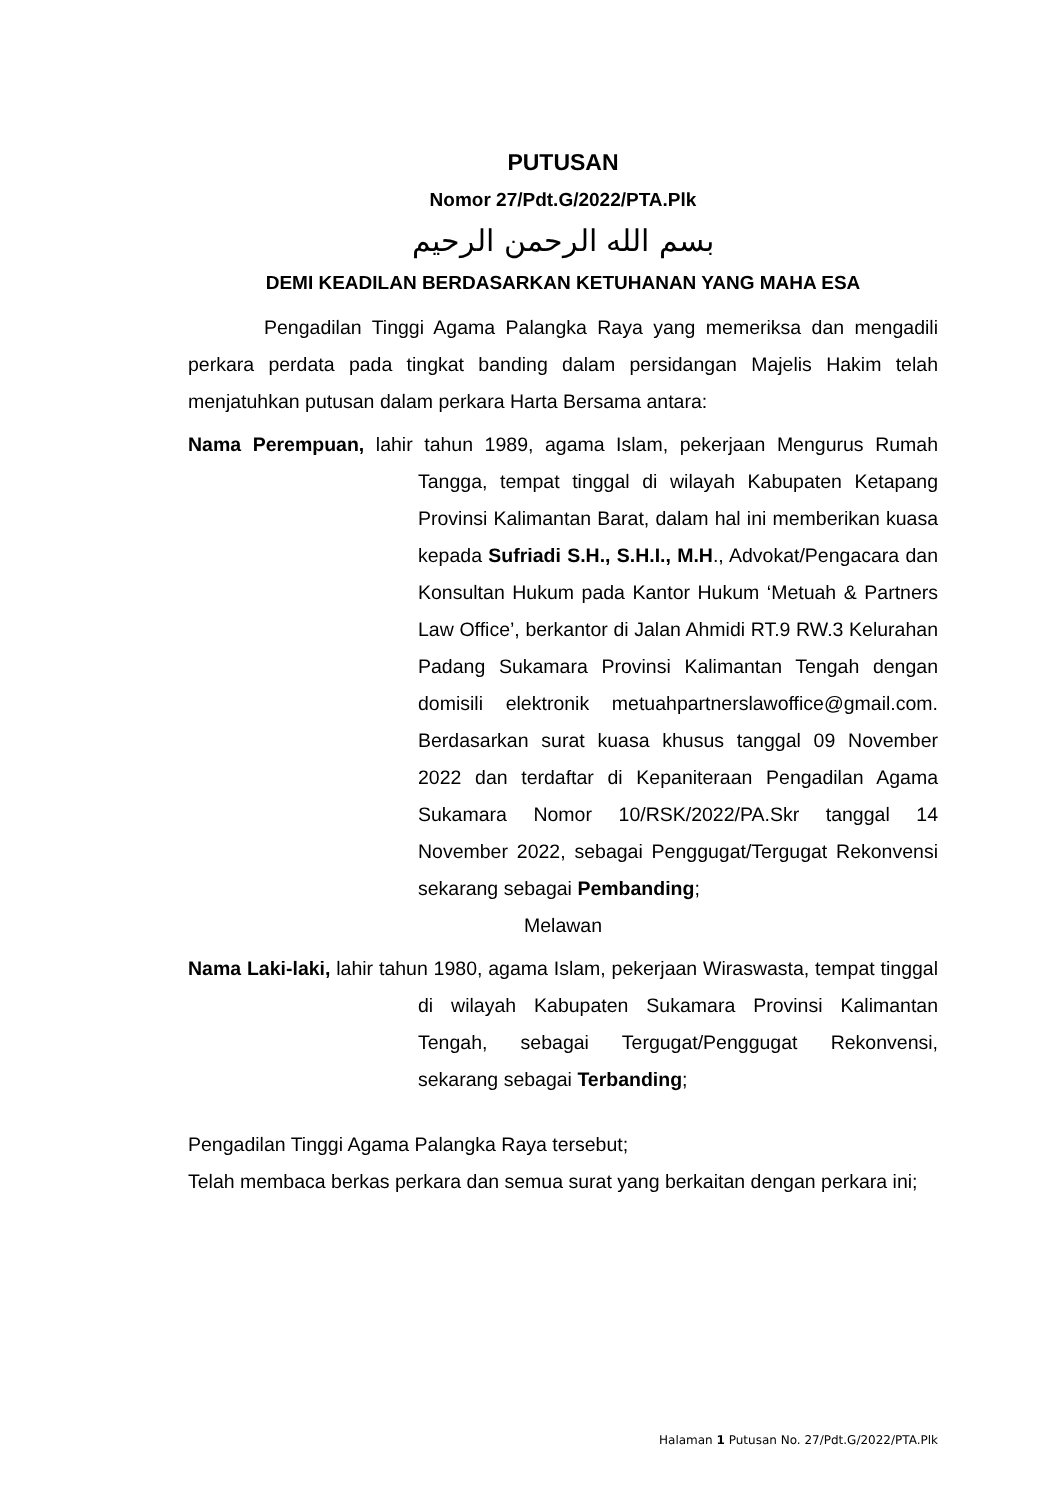PUTUSAN
Nomor 27/Pdt.G/2022/PTA.Plk
بسم الله الرحمن الرحيم
DEMI KEADILAN BERDASARKAN KETUHANAN YANG MAHA ESA
Pengadilan Tinggi Agama Palangka Raya yang memeriksa dan mengadili perkara perdata pada tingkat banding dalam persidangan Majelis Hakim telah menjatuhkan putusan dalam perkara Harta Bersama antara:
Nama Perempuan, lahir tahun 1989, agama Islam, pekerjaan Mengurus Rumah Tangga, tempat tinggal di wilayah Kabupaten Ketapang Provinsi Kalimantan Barat, dalam hal ini memberikan kuasa kepada Sufriadi S.H., S.H.I., M.H., Advokat/Pengacara dan Konsultan Hukum pada Kantor Hukum ‘Metuah & Partners Law Office’, berkantor di Jalan Ahmidi RT.9 RW.3 Kelurahan Padang Sukamara Provinsi Kalimantan Tengah dengan domisili elektronik metuahpartnerslawoffice@gmail.com. Berdasarkan surat kuasa khusus tanggal 09 November 2022 dan terdaftar di Kepaniteraan Pengadilan Agama Sukamara Nomor 10/RSK/2022/PA.Skr tanggal 14 November 2022, sebagai Penggugat/Tergugat Rekonvensi sekarang sebagai Pembanding;
Melawan
Nama Laki-laki, lahir tahun 1980, agama Islam, pekerjaan Wiraswasta, tempat tinggal di wilayah Kabupaten Sukamara Provinsi Kalimantan Tengah, sebagai Tergugat/Penggugat Rekonvensi, sekarang sebagai Terbanding;
Pengadilan Tinggi Agama Palangka Raya tersebut;
Telah membaca berkas perkara dan semua surat yang berkaitan dengan perkara ini;
Halaman 1 Putusan No. 27/Pdt.G/2022/PTA.Plk